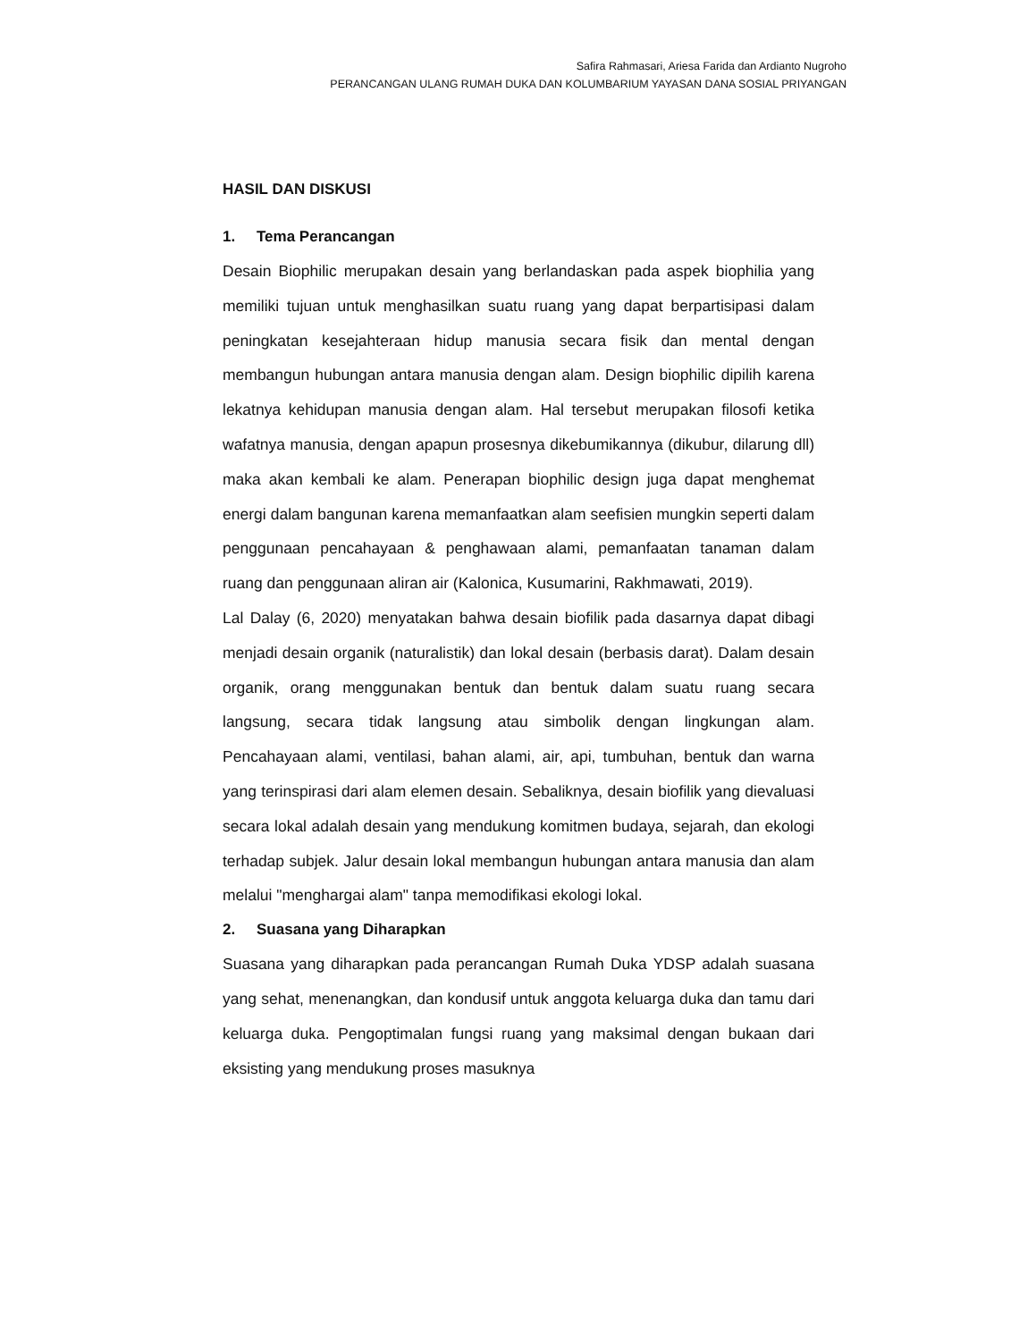Safira Rahmasari, Ariesa Farida dan Ardianto Nugroho
PERANCANGAN ULANG RUMAH DUKA DAN KOLUMBARIUM YAYASAN DANA SOSIAL PRIYANGAN
HASIL DAN DISKUSI
1. Tema Perancangan
Desain Biophilic merupakan desain yang berlandaskan pada aspek biophilia yang memiliki tujuan untuk menghasilkan suatu ruang yang dapat berpartisipasi dalam peningkatan kesejahteraan hidup manusia secara fisik dan mental dengan membangun hubungan antara manusia dengan alam. Design biophilic dipilih karena lekatnya kehidupan manusia dengan alam. Hal tersebut merupakan filosofi ketika wafatnya manusia, dengan apapun prosesnya dikebumikannya (dikubur, dilarung dll) maka akan kembali ke alam. Penerapan biophilic design juga dapat menghemat energi dalam bangunan karena memanfaatkan alam seefisien mungkin seperti dalam penggunaan pencahayaan & penghawaan alami, pemanfaatan tanaman dalam ruang dan penggunaan aliran air (Kalonica, Kusumarini, Rakhmawati, 2019).
Lal Dalay (6, 2020) menyatakan bahwa desain biofilik pada dasarnya dapat dibagi menjadi desain organik (naturalistik) dan lokal desain (berbasis darat). Dalam desain organik, orang menggunakan bentuk dan bentuk dalam suatu ruang secara langsung, secara tidak langsung atau simbolik dengan lingkungan alam. Pencahayaan alami, ventilasi, bahan alami, air, api, tumbuhan, bentuk dan warna yang terinspirasi dari alam elemen desain. Sebaliknya, desain biofilik yang dievaluasi secara lokal adalah desain yang mendukung komitmen budaya, sejarah, dan ekologi terhadap subjek. Jalur desain lokal membangun hubungan antara manusia dan alam melalui "menghargai alam" tanpa memodifikasi ekologi lokal.
2. Suasana yang Diharapkan
Suasana yang diharapkan pada perancangan Rumah Duka YDSP adalah suasana yang sehat, menenangkan, dan kondusif untuk anggota keluarga duka dan tamu dari keluarga duka. Pengoptimalan fungsi ruang yang maksimal dengan bukaan dari eksisting yang mendukung proses masuknya